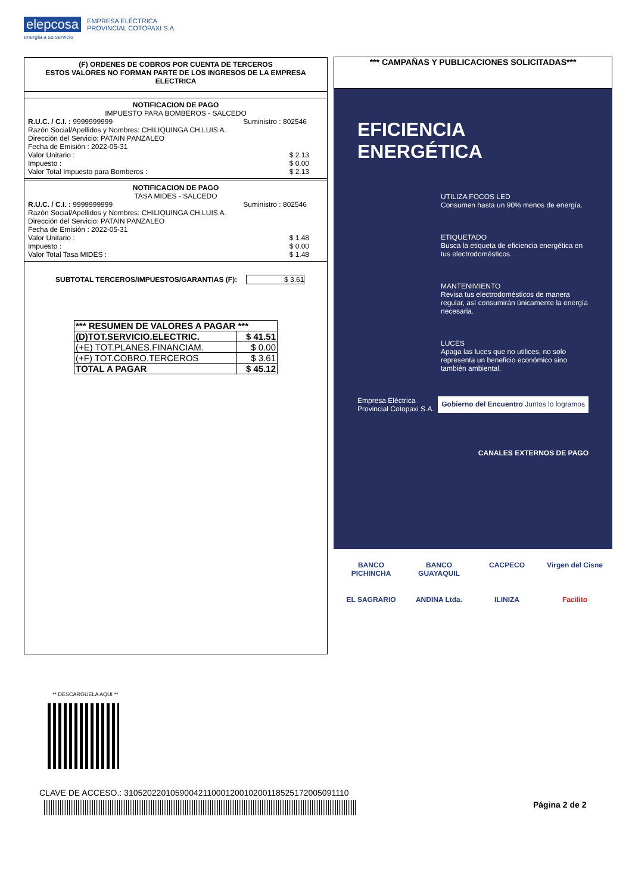elepcosa EMPRESA ELÉCTRICA
PROVINCIAL COTOPAXI S.A.
energía a su servicio
(F) ORDENES DE COBROS POR CUENTA DE TERCEROS
ESTOS VALORES NO FORMAN PARTE DE LOS INGRESOS DE LA EMPRESA ELECTRICA
NOTIFICACION DE PAGO
IMPUESTO PARA BOMBEROS - SALCEDO
R.U.C. / C.I. : 9999999999 Suministro : 802546
Razón Social/Apellidos y Nombres: CHILIQUINGA CH.LUIS A.
Dirección del Servicio: PATAIN PANZALEO
Fecha de Emisión : 2022-05-31
Valor Unitario : $ 2.13
Impuesto : $ 0.00
Valor Total Impuesto para Bomberos : $ 2.13
NOTIFICACION DE PAGO
TASA MIDES - SALCEDO
R.U.C. / C.I. : 9999999999 Suministro : 802546
Razón Social/Apellidos y Nombres: CHILIQUINGA CH.LUIS A.
Dirección del Servicio: PATAIN PANZALEO
Fecha de Emisión : 2022-05-31
Valor Unitario : $ 1.48
Impuesto : $ 0.00
Valor Total Tasa MIDES : $ 1.48
SUBTOTAL TERCEROS/IMPUESTOS/GARANTIAS (F): $ 3.61
| *** RESUMEN DE VALORES A PAGAR *** | |
| (D)TOT.SERVICIO.ELECTRIC. | $ 41.51 |
| (+E) TOT.PLANES.FINANCIAM. | $ 0.00 |
| (+F) TOT.COBRO.TERCEROS | $ 3.61 |
| TOTAL A PAGAR | $ 45.12 |
*** CAMPAÑAS Y PUBLICACIONES SOLICITADAS***
EFICIENCIA
ENERGÉTICA
UTILIZA FOCOS LED
Consumen hasta un 90% menos de energía.
ETIQUETADO
Busca la etiqueta de eficiencia energética en tus electrodomésticos.
MANTENIMIENTO
Revisa tus electrodomésticos de manera regular, así consumirán únicamente la energía necesaria.
LUCES
Apaga las luces que no utilices, no solo representa un beneficio económico sino también ambiental.
Empresa Eléctrica
Provincial Cotopaxi S.A. Gobierno del Encuentro Juntos lo logramos
CANALES EXTERNOS DE PAGO
BANCO PICHINCHA BANCO GUAYAQUIL CACPECO Virgen del Cisne EL SAGRARIO ANDINA Ltda. ILINIZA Facilito
** DESCARGUELA AQUI **
CLAVE DE ACCESO.: 3105202201059004211000120010200118525172005091110
Página 2 de 2